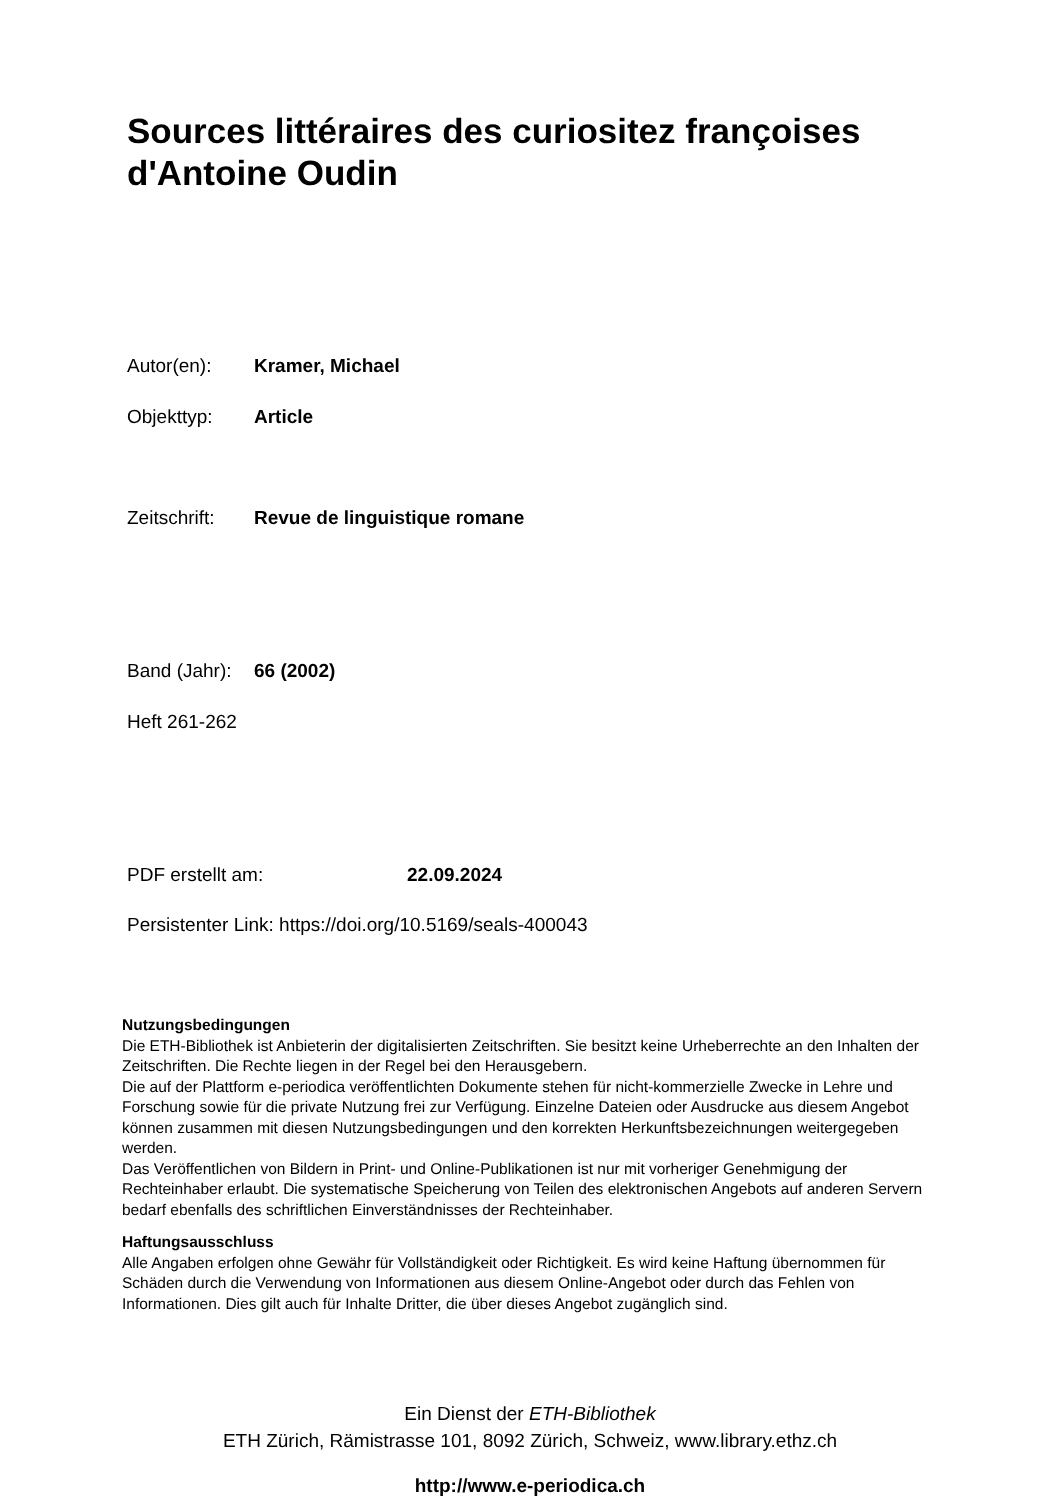Sources littéraires des curiositez françoises
d'Antoine Oudin
Autor(en): Kramer, Michael
Objekttyp: Article
Zeitschrift: Revue de linguistique romane
Band (Jahr): 66 (2002)
Heft 261-262
PDF erstellt am: 22.09.2024
Persistenter Link: https://doi.org/10.5169/seals-400043
Nutzungsbedingungen
Die ETH-Bibliothek ist Anbieterin der digitalisierten Zeitschriften. Sie besitzt keine Urheberrechte an den Inhalten der Zeitschriften. Die Rechte liegen in der Regel bei den Herausgebern.
Die auf der Plattform e-periodica veröffentlichten Dokumente stehen für nicht-kommerzielle Zwecke in Lehre und Forschung sowie für die private Nutzung frei zur Verfügung. Einzelne Dateien oder Ausdrucke aus diesem Angebot können zusammen mit diesen Nutzungsbedingungen und den korrekten Herkunftsbezeichnungen weitergegeben werden.
Das Veröffentlichen von Bildern in Print- und Online-Publikationen ist nur mit vorheriger Genehmigung der Rechteinhaber erlaubt. Die systematische Speicherung von Teilen des elektronischen Angebots auf anderen Servern bedarf ebenfalls des schriftlichen Einverständnisses der Rechteinhaber.
Haftungsausschluss
Alle Angaben erfolgen ohne Gewähr für Vollständigkeit oder Richtigkeit. Es wird keine Haftung übernommen für Schäden durch die Verwendung von Informationen aus diesem Online-Angebot oder durch das Fehlen von Informationen. Dies gilt auch für Inhalte Dritter, die über dieses Angebot zugänglich sind.
Ein Dienst der ETH-Bibliothek
ETH Zürich, Rämistrasse 101, 8092 Zürich, Schweiz, www.library.ethz.ch
http://www.e-periodica.ch